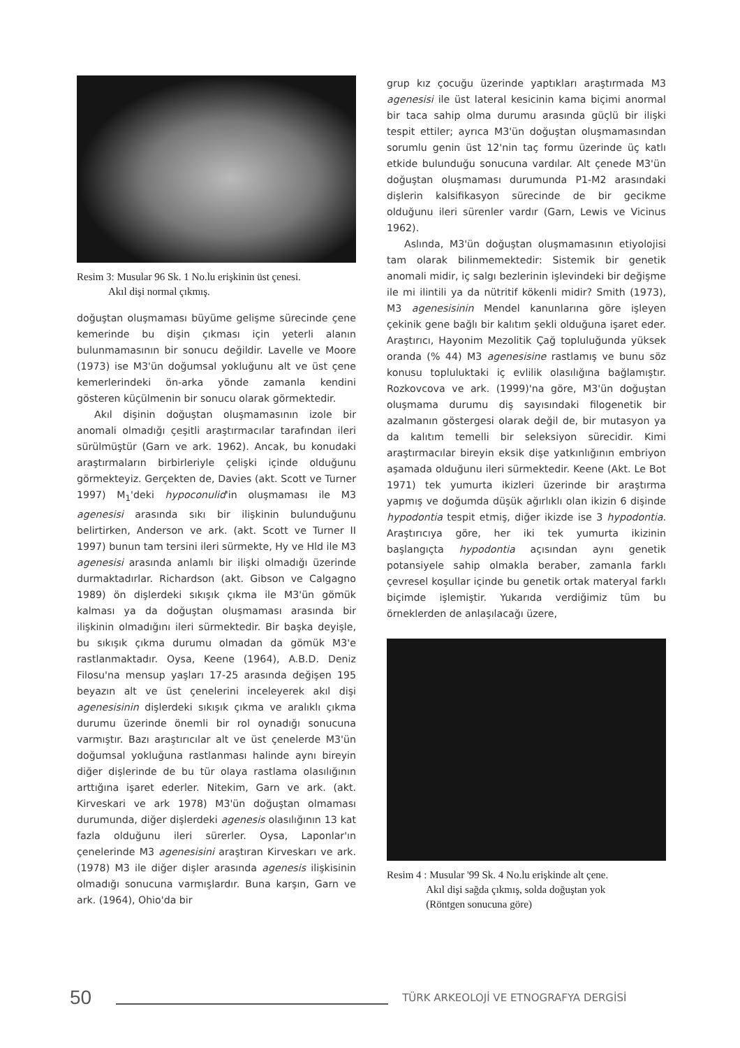Resim 3: Musular 96 Sk. 1 No.lu erişkinin üst çenesi.
Akıl dişi normal çıkmış.
doğuştan oluşmaması büyüme gelişme sürecinde çene kemerinde bu dişin çıkması için yeterli alanın bulunmamasının bir sonucu değildir. Lavelle ve Moore (1973) ise M3'ün doğumsal yokluğunu alt ve üst çene kemerlerindeki ön-arka yönde zamanla kendini gösteren küçülmenin bir sonucu olarak görmektedir.
Akıl dişinin doğuştan oluşmamasının izole bir anomali olmadığı çeşitli araştırmacılar tarafından ileri sürülmüştür (Garn ve ark. 1962). Ancak, bu konudaki araştırmaların birbirleriyle çelişki içinde olduğunu görmekteyiz. Gerçekten de, Davies (akt. Scott ve Turner 1997) M<sub>1</sub>'deki hypoconulid'in oluşmaması ile M3 agenesisi arasında sıkı bir ilişkinin bulunduğunu belirtirken, Anderson ve ark. (akt. Scott ve Turner II 1997) bunun tam tersini ileri sürmekte, Hy ve Hld ile M3 agenesisi arasında anlamlı bir ilişki olmadığı üzerinde durmaktadırlar. Richardson (akt. Gibson ve Calgagno 1989) ön dişlerdeki sıkışık çıkma ile M3'ün gömük kalması ya da doğuştan oluşmaması arasında bir ilişkinin olmadığını ileri sürmektedir. Bir başka deyişle, bu sıkışık çıkma durumu olmadan da gömük M3'e rastlanmaktadır. Oysa, Keene (1964), A.B.D. Deniz Filosu'na mensup yaşları 17-25 arasında değişen 195 beyazın alt ve üst çenelerini inceleyerek akıl dişi agenesisinin dişlerdeki sıkışık çıkma ve aralıklı çıkma durumu üzerinde önemli bir rol oynadığı sonucuna varmıştır. Bazı araştırıcılar alt ve üst çenelerde M3'ün doğumsal yokluğuna rastlanması halinde aynı bireyin diğer dişlerinde de bu tür olaya rastlama olasılığının arttığına işaret ederler. Nitekim, Garn ve ark. (akt. Kirveskari ve ark 1978) M3'ün doğuştan olmaması durumunda, diğer dişlerdeki agenesis olasılığının 13 kat fazla olduğunu ileri sürerler. Oysa, Laponlar'ın çenelerinde M3 agenesisini araştıran Kirveskarı ve ark. (1978) M3 ile diğer dişler arasında agenesis ilişkisinin olmadığı sonucuna varmışlardır. Buna karşın, Garn ve ark. (1964), Ohio'da bir
grup kız çocuğu üzerinde yaptıkları araştırmada M3 agenesisi ile üst lateral kesicinin kama biçimi anormal bir taca sahip olma durumu arasında güçlü bir ilişki tespit ettiler; ayrıca M3'ün doğuştan oluşmamasından sorumlu genin üst 12'nin taç formu üzerinde üç katlı etkide bulunduğu sonucuna vardılar. Alt çenede M3'ün doğuştan oluşmaması durumunda P1-M2 arasındaki dişlerin kalsifikasyon sürecinde de bir gecikme olduğunu ileri sürenler vardır (Garn, Lewis ve Vicinus 1962).
Aslında, M3'ün doğuştan oluşmamasının etiyolojisi tam olarak bilinmemektedir: Sistemik bir genetik anomali midir, iç salgı bezlerinin işlevindeki bir değişme ile mi ilintili ya da nütritif kökenli midir? Smith (1973), M3 agenesisinin Mendel kanunlarına göre işleyen çekinik gene bağlı bir kalıtım şekli olduğuna işaret eder. Araştırıcı, Hayonim Mezolitik Çağ topluluğunda yüksek oranda (% 44) M3 agenesisine rastlamış ve bunu söz konusu topluluktaki iç evlilik olasılığına bağlamıştır. Rozkovcova ve ark. (1999)'na göre, M3'ün doğuştan oluşmama durumu diş sayısındaki filogenetik bir azalmanın göstergesi olarak değil de, bir mutasyon ya da kalıtım temelli bir seleksiyon sürecidir. Kimi araştırmacılar bireyin eksik dişe yatkınlığının embriyon aşamada olduğunu ileri sürmektedir. Keene (Akt. Le Bot 1971) tek yumurta ikizleri üzerinde bir araştırma yapmış ve doğumda düşük ağırlıklı olan ikizin 6 dişinde hypodontia tespit etmiş, diğer ikizde ise 3 hypodontia. Araştırıcıya göre, her iki tek yumurta ikizinin başlangıçta hypodontia açısından aynı genetik potansiyele sahip olmakla beraber, zamanla farklı çevresel koşullar içinde bu genetik ortak materyal farklı biçimde işlemiştir. Yukarıda verdiğimiz tüm bu örneklerden de anlaşılacağı üzere,
Resim 4 : Musular '99 Sk. 4 No.lu erişkinde alt çene.
Akıl dişi sağda çıkmış, solda doğuştan yok
(Röntgen sonucuna göre)
50 TÜRK ARKEOLOJİ VE ETNOGRAFYA DERGİSİ